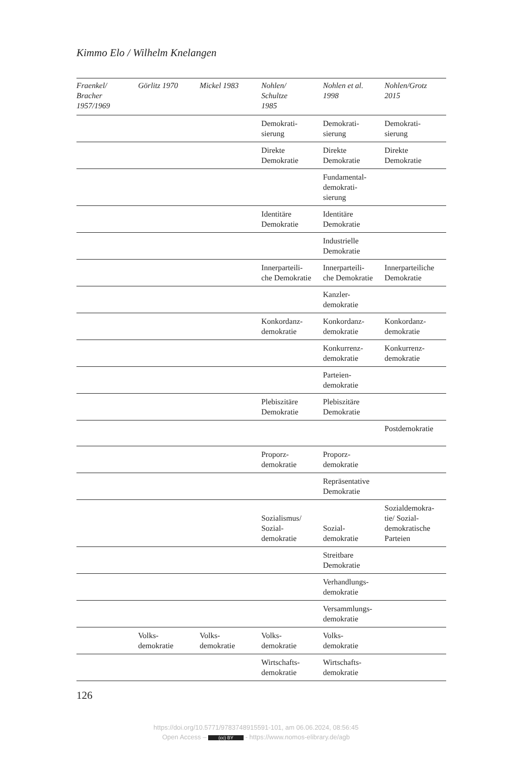Kimmo Elo / Wilhelm Knelangen
| Fraenkel/ Bracher 1957/1969 | Görlitz 1970 | Mickel 1983 | Nohlen/ Schultze 1985 | Nohlen et al. 1998 | Nohlen/Grotz 2015 |
| --- | --- | --- | --- | --- | --- |
| | | | Demokrati- sierung | Demokrati- sierung | Demokrati- sierung |
| | | | Direkte Demokratie | Direkte Demokratie | Direkte Demokratie |
| | | | | Fundamental- demokrati- sierung | |
| | | | Identitäre Demokratie | Identitäre Demokratie | |
| | | | | Industrielle Demokratie | |
| | | | Innerparteili- che Demokratie | Innerparteili- che Demokratie | Innerparteiliche Demokratie |
| | | | | Kanzler- demokratie | |
| | | | Konkordanz- demokratie | Konkordanz- demokratie | Konkordanz- demokratie |
| | | | | Konkurrenz- demokratie | Konkurrenz- demokratie |
| | | | | Parteien- demokratie | |
| | | | Plebiszitäre Demokratie | Plebiszitäre Demokratie | |
| | | | | | Postdemokratie |
| | | | Proporz- demokratie | Proporz- demokratie | |
| | | | | Repräsentative Demokratie | |
| | | | Sozialismus/ Sozial- demokratie | Sozial- demokratie | Sozialdemokra- tie/ Sozial- demokratische Parteien |
| | | | | Streitbare Demokratie | |
| | | | | Verhandlungs- demokratie | |
| | | | | Versammlungs- demokratie | |
| | Volks- demokratie | Volks- demokratie | Volks- demokratie | Volks- demokratie | |
| | | | Wirtschafts- demokratie | Wirtschafts- demokratie | |
126
https://doi.org/10.5771/9783748915591-101, am 06.06.2024, 08:56:45
Open Access – (cc) BY - https://www.nomos-elibrary.de/agb